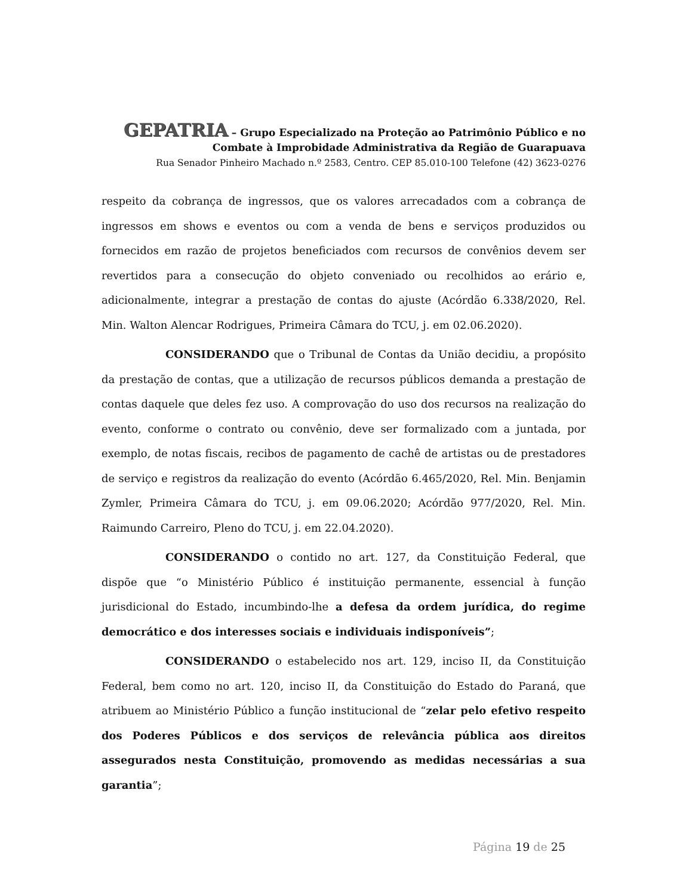GEPATRIA – Grupo Especializado na Proteção ao Patrimônio Público e no
Combate à Improbidade Administrativa da Região de Guarapuava
Rua Senador Pinheiro Machado n.º 2583, Centro. CEP 85.010-100 Telefone (42) 3623-0276
respeito da cobrança de ingressos, que os valores arrecadados com a cobrança de ingressos em shows e eventos ou com a venda de bens e serviços produzidos ou fornecidos em razão de projetos beneficiados com recursos de convênios devem ser revertidos para a consecução do objeto conveniado ou recolhidos ao erário e, adicionalmente, integrar a prestação de contas do ajuste (Acórdão 6.338/2020, Rel. Min. Walton Alencar Rodrigues, Primeira Câmara do TCU, j. em 02.06.2020).
CONSIDERANDO que o Tribunal de Contas da União decidiu, a propósito da prestação de contas, que a utilização de recursos públicos demanda a prestação de contas daquele que deles fez uso. A comprovação do uso dos recursos na realização do evento, conforme o contrato ou convênio, deve ser formalizado com a juntada, por exemplo, de notas fiscais, recibos de pagamento de cachê de artistas ou de prestadores de serviço e registros da realização do evento (Acórdão 6.465/2020, Rel. Min. Benjamin Zymler, Primeira Câmara do TCU, j. em 09.06.2020; Acórdão 977/2020, Rel. Min. Raimundo Carreiro, Pleno do TCU, j. em 22.04.2020).
CONSIDERANDO o contido no art. 127, da Constituição Federal, que dispõe que “o Ministério Público é instituição permanente, essencial à função jurisdicional do Estado, incumbindo-lhe a defesa da ordem jurídica, do regime democrático e dos interesses sociais e individuais indisponíveis”;
CONSIDERANDO o estabelecido nos art. 129, inciso II, da Constituição Federal, bem como no art. 120, inciso II, da Constituição do Estado do Paraná, que atribuem ao Ministério Público a função institucional de “zelar pelo efetivo respeito dos Poderes Públicos e dos serviços de relevância pública aos direitos assegurados nesta Constituição, promovendo as medidas necessárias a sua garantia”;
Página 19 de 25